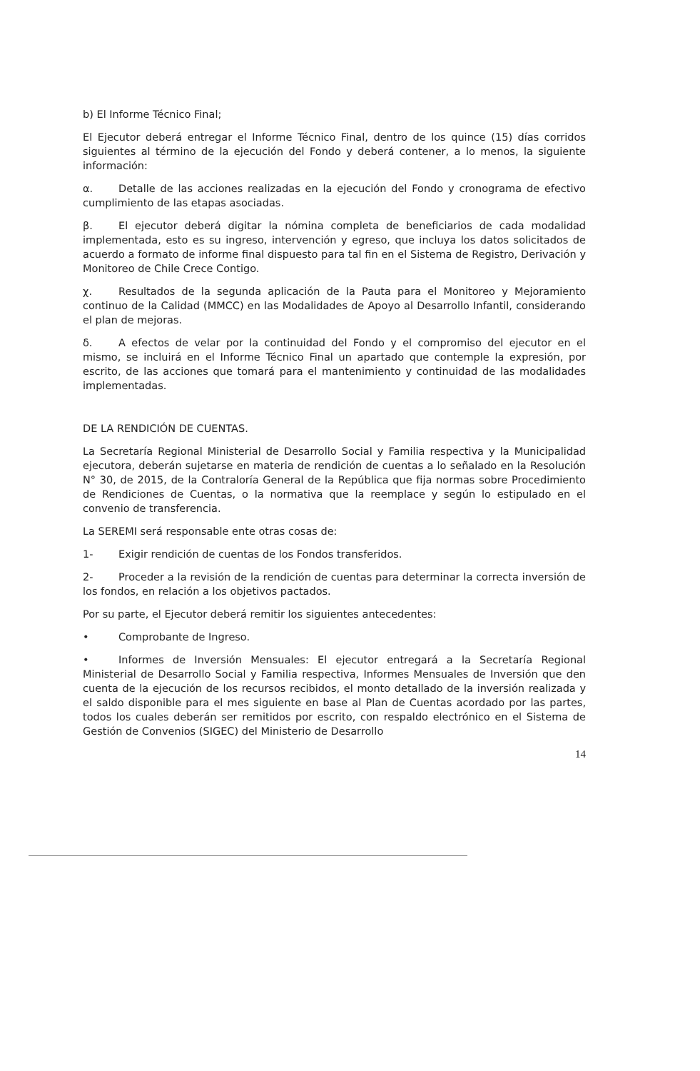b) El Informe Técnico Final;
El Ejecutor deberá entregar el Informe Técnico Final, dentro de los quince (15) días corridos siguientes al término de la ejecución del Fondo y deberá contener, a lo menos, la siguiente información:
α. Detalle de las acciones realizadas en la ejecución del Fondo y cronograma de efectivo cumplimiento de las etapas asociadas.
β. El ejecutor deberá digitar la nómina completa de beneficiarios de cada modalidad implementada, esto es su ingreso, intervención y egreso, que incluya los datos solicitados de acuerdo a formato de informe final dispuesto para tal fin en el Sistema de Registro, Derivación y Monitoreo de Chile Crece Contigo.
χ. Resultados de la segunda aplicación de la Pauta para el Monitoreo y Mejoramiento continuo de la Calidad (MMCC) en las Modalidades de Apoyo al Desarrollo Infantil, considerando el plan de mejoras.
δ. A efectos de velar por la continuidad del Fondo y el compromiso del ejecutor en el mismo, se incluirá en el Informe Técnico Final un apartado que contemple la expresión, por escrito, de las acciones que tomará para el mantenimiento y continuidad de las modalidades implementadas.
DE LA RENDICIÓN DE CUENTAS.
La Secretaría Regional Ministerial de Desarrollo Social y Familia respectiva y la Municipalidad ejecutora, deberán sujetarse en materia de rendición de cuentas a lo señalado en la Resolución N° 30, de 2015, de la Contraloría General de la República que fija normas sobre Procedimiento de Rendiciones de Cuentas, o la normativa que la reemplace y según lo estipulado en el convenio de transferencia.
La SEREMI será responsable ente otras cosas de:
1- Exigir rendición de cuentas de los Fondos transferidos.
2- Proceder a la revisión de la rendición de cuentas para determinar la correcta inversión de los fondos, en relación a los objetivos pactados.
Por su parte, el Ejecutor deberá remitir los siguientes antecedentes:
• Comprobante de Ingreso.
• Informes de Inversión Mensuales: El ejecutor entregará a la Secretaría Regional Ministerial de Desarrollo Social y Familia respectiva, Informes Mensuales de Inversión que den cuenta de la ejecución de los recursos recibidos, el monto detallado de la inversión realizada y el saldo disponible para el mes siguiente en base al Plan de Cuentas acordado por las partes, todos los cuales deberán ser remitidos por escrito, con respaldo electrónico en el Sistema de Gestión de Convenios (SIGEC) del Ministerio de Desarrollo
14